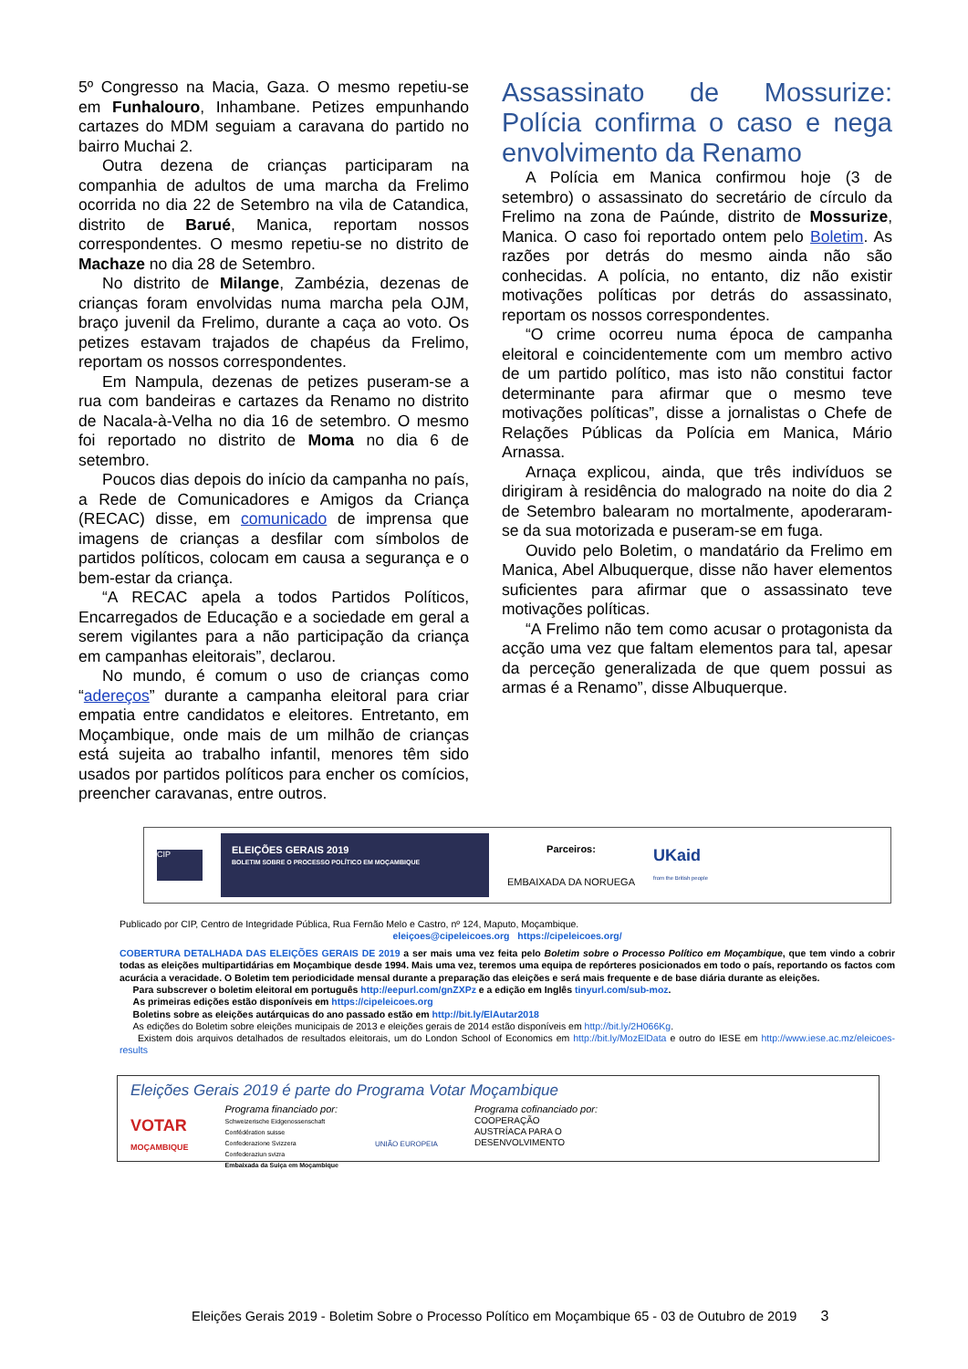5º Congresso na Macia, Gaza. O mesmo repetiu-se em Funhalouro, Inhambane. Petizes empunhando cartazes do MDM seguiam a caravana do partido no bairro Muchai 2.
Outra dezena de crianças participaram na companhia de adultos de uma marcha da Frelimo ocorrida no dia 22 de Setembro na vila de Catandica, distrito de Barué, Manica, reportam nossos correspondentes. O mesmo repetiu-se no distrito de Machaze no dia 28 de Setembro.
No distrito de Milange, Zambézia, dezenas de crianças foram envolvidas numa marcha pela OJM, braço juvenil da Frelimo, durante a caça ao voto. Os petizes estavam trajados de chapéus da Frelimo, reportam os nossos correspondentes.
Em Nampula, dezenas de petizes puseram-se a rua com bandeiras e cartazes da Renamo no distrito de Nacala-à-Velha no dia 16 de setembro. O mesmo foi reportado no distrito de Moma no dia 6 de setembro.
Poucos dias depois do início da campanha no país, a Rede de Comunicadores e Amigos da Criança (RECAC) disse, em comunicado de imprensa que imagens de crianças a desfilar com símbolos de partidos políticos, colocam em causa a segurança e o bem-estar da criança.
“A RECAC apela a todos Partidos Políticos, Encarregados de Educação e a sociedade em geral a serem vigilantes para a não participação da criança em campanhas eleitorais”, declarou.
No mundo, é comum o uso de crianças como “adereços” durante a campanha eleitoral para criar empatia entre candidatos e eleitores. Entretanto, em Moçambique, onde mais de um milhão de crianças está sujeita ao trabalho infantil, menores têm sido usados por partidos políticos para encher os comícios, preencher caravanas, entre outros.
Assassinato de Mossurize: Polícia confirma o caso e nega envolvimento da Renamo
A Polícia em Manica confirmou hoje (3 de setembro) o assassinato do secretário de círculo da Frelimo na zona de Paúnde, distrito de Mossurize, Manica. O caso foi reportado ontem pelo Boletim. As razões por detrás do mesmo ainda não são conhecidas. A polícia, no entanto, diz não existir motivações políticas por detrás do assassinato, reportam os nossos correspondentes.
“O crime ocorreu numa época de campanha eleitoral e coincidentemente com um membro activo de um partido político, mas isto não constitui factor determinante para afirmar que o mesmo teve motivações políticas”, disse a jornalistas o Chefe de Relações Públicas da Polícia em Manica, Mário Arnassa.
Arnaça explicou, ainda, que três indivíduos se dirigiram à residência do malogrado na noite do dia 2 de Setembro balearam no mortalmente, apoderaram-se da sua motorizada e puseram-se em fuga.
Ouvido pelo Boletim, o mandatário da Frelimo em Manica, Abel Albuquerque, disse não haver elementos suficientes para afirmar que o assassinato teve motivações políticas.
“A Frelimo não tem como acusar o protagonista da acção uma vez que faltam elementos para tal, apesar da perceção generalizada de que quem possui as armas é a Renamo”, disse Albuquerque.
CIP
ELEIÇÕES GERAIS 2019
BOLETIM SOBRE O PROCESSO POLÍTICO EM MOÇAMBIQUE
Parceiros:
EMBAIXADA DA NORUEGA
UKaid
from the British people
Publicado por CIP, Centro de Integridade Pública, Rua Fernão Melo e Castro, nº 124, Maputo, Moçambique.
eleiçoes@cipeleicoes.org https://cipeleicoes.org/
COBERTURA DETALHADA DAS ELEIÇÕES GERAIS DE 2019 a ser mais uma vez feita pelo Boletim sobre o Processo Político em Moçambique, que tem vindo a cobrir todas as eleições multipartidárias em Moçambique desde 1994. Mais uma vez, teremos uma equipa de repórteres posicionados em todo o país, reportando os factos com acurácia a veracidade. O Boletim tem periodicidade mensal durante a preparação das eleições e será mais frequente e de base diária durante as eleições.
Para subscrever o boletim eleitoral em português http://eepurl.com/gnZXPz e a edição em Inglês tinyurl.com/sub-moz.
As primeiras edições estão disponíveis em https://cipeleicoes.org
Boletins sobre as eleições autárquicas do ano passado estão em http://bit.ly/ElAutar2018
As edições do Boletim sobre eleições municipais de 2013 e eleições gerais de 2014 estão disponíveis em http://bit.ly/2H066Kg.
Existem dois arquivos detalhados de resultados eleitorais, um do London School of Economics em http://bit.ly/MozElData e outro do IESE em http://www.iese.ac.mz/eleicoes-results
Eleições Gerais 2019 é parte do Programa Votar Moçambique
VOTAR
MOÇAMBIQUE
Programa financiado por:
Schweizerische Eidgenossenschaft
Confédération suisse
Confederazione Svizzera
Confederaziun svizra
Embaixada da Suiça em Moçambique
UNIÃO EUROPEIA
Programa cofinanciado por:
COOPERAÇÃO
AUSTRÍACA PARA O
DESENVOLVIMENTO
Eleições Gerais 2019 - Boletim Sobre o Processo Político em Moçambique 65 - 03 de Outubro de 2019 3